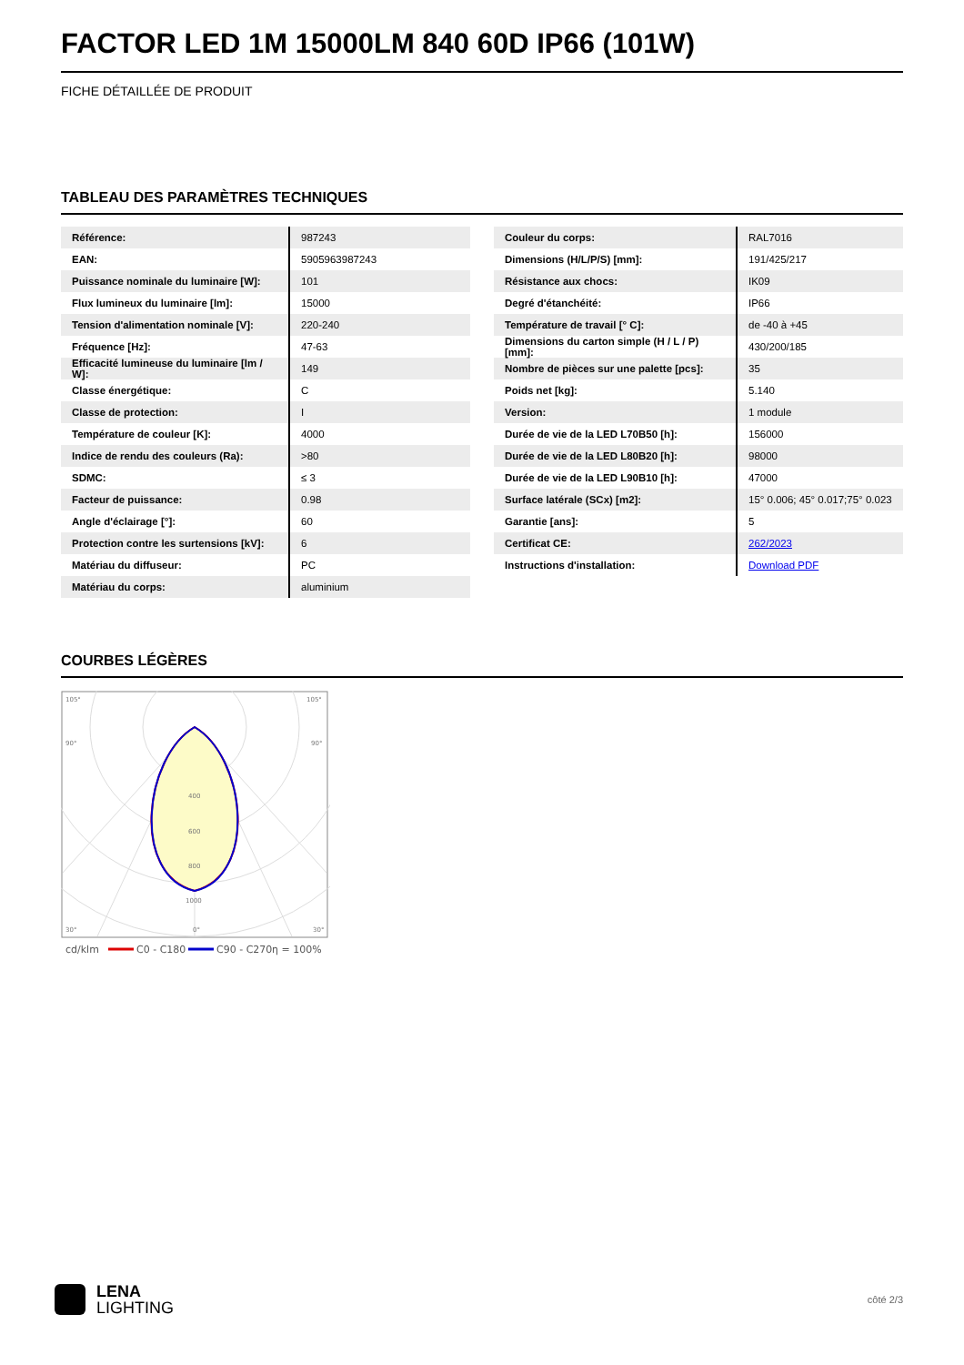FACTOR LED 1M 15000LM 840 60D IP66 (101W)
FICHE DÉTAILLÉE DE PRODUIT
TABLEAU DES PARAMÈTRES TECHNIQUES
| Référence: | 987243 |
| EAN: | 5905963987243 |
| Puissance nominale du luminaire [W]: | 101 |
| Flux lumineux du luminaire [lm]: | 15000 |
| Tension d'alimentation nominale [V]: | 220-240 |
| Fréquence [Hz]: | 47-63 |
| Efficacité lumineuse du luminaire [lm / W]: | 149 |
| Classe énergétique: | C |
| Classe de protection: | I |
| Température de couleur [K]: | 4000 |
| Indice de rendu des couleurs (Ra): | >80 |
| SDMC: | ≤ 3 |
| Facteur de puissance: | 0.98 |
| Angle d'éclairage [°]: | 60 |
| Protection contre les surtensions [kV]: | 6 |
| Matériau du diffuseur: | PC |
| Matériau du corps: | aluminium |
| Couleur du corps: | RAL7016 |
| Dimensions (H/L/P/S) [mm]: | 191/425/217 |
| Résistance aux chocs: | IK09 |
| Degré d'étanchéité: | IP66 |
| Température de travail [° C]: | de -40 à +45 |
| Dimensions du carton simple (H / L / P) [mm]: | 430/200/185 |
| Nombre de pièces sur une palette [pcs]: | 35 |
| Poids net [kg]: | 5.140 |
| Version: | 1 module |
| Durée de vie de la LED L70B50 [h]: | 156000 |
| Durée de vie de la LED L80B20 [h]: | 98000 |
| Durée de vie de la LED L90B10 [h]: | 47000 |
| Surface latérale (SCx) [m2]: | 15° 0.006; 45° 0.017;75° 0.023 |
| Garantie [ans]: | 5 |
| Certificat CE: | 262/2023 |
| Instructions d'installation: | Download PDF |
COURBES LÉGÈRES
105°
105°
90°
90°
400
600
800
1000
30°
0°
30°
cd/klm
C0 - C180
C90 - C270
η = 100%
LENA
LIGHTING
côté 2/3